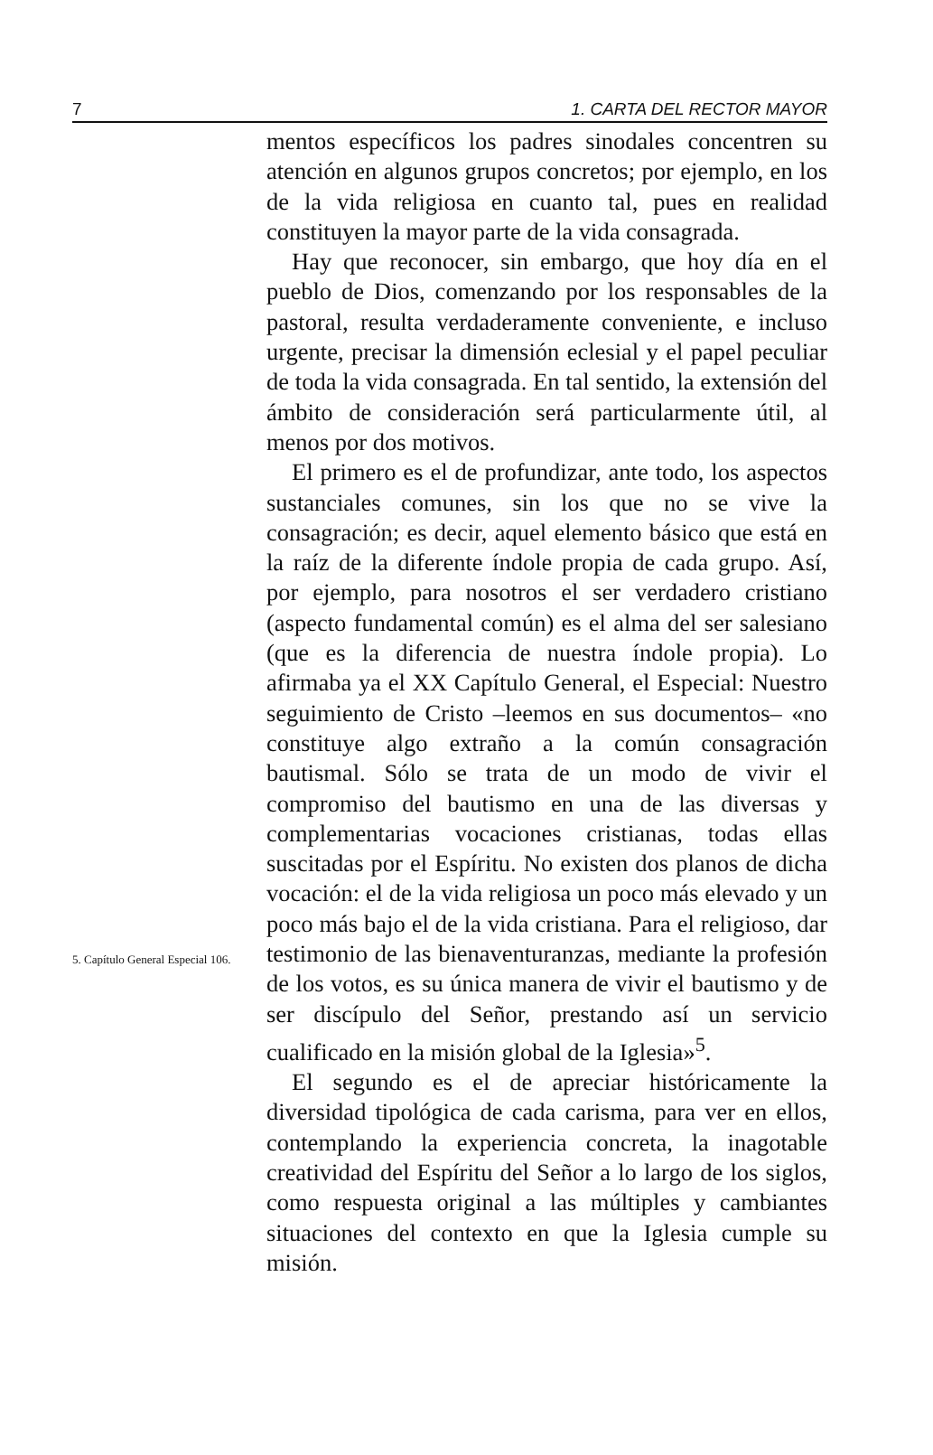7 1. CARTA DEL RECTOR MAYOR
5. Capítulo General Especial 106.
mentos específicos los padres sinodales concentren su atención en algunos grupos concretos; por ejemplo, en los de la vida religiosa en cuanto tal, pues en realidad constituyen la mayor parte de la vida consagrada.
Hay que reconocer, sin embargo, que hoy día en el pueblo de Dios, comenzando por los responsables de la pastoral, resulta verdaderamente conveniente, e incluso urgente, precisar la dimensión eclesial y el papel peculiar de toda la vida consagrada. En tal sentido, la extensión del ámbito de consideración será particularmente útil, al menos por dos motivos.
El primero es el de profundizar, ante todo, los aspectos sustanciales comunes, sin los que no se vive la consagración; es decir, aquel elemento básico que está en la raíz de la diferente índole propia de cada grupo. Así, por ejemplo, para nosotros el ser verdadero cristiano (aspecto fundamental común) es el alma del ser salesiano (que es la diferencia de nuestra índole propia). Lo afirmaba ya el XX Capítulo General, el Especial: Nuestro seguimiento de Cristo –leemos en sus documentos– «no constituye algo extraño a la común consagración bautismal. Sólo se trata de un modo de vivir el compromiso del bautismo en una de las diversas y complementarias vocaciones cristianas, todas ellas suscitadas por el Espíritu. No existen dos planos de dicha vocación: el de la vida religiosa un poco más elevado y un poco más bajo el de la vida cristiana. Para el religioso, dar testimonio de las bienaventuranzas, mediante la profesión de los votos, es su única manera de vivir el bautismo y de ser discípulo del Señor, prestando así un servicio cualificado en la misión global de la Iglesia»<sup>5</sup>.
El segundo es el de apreciar históricamente la diversidad tipológica de cada carisma, para ver en ellos, contemplando la experiencia concreta, la inagotable creatividad del Espíritu del Señor a lo largo de los siglos, como respuesta original a las múltiples y cambiantes situaciones del contexto en que la Iglesia cumple su misión.